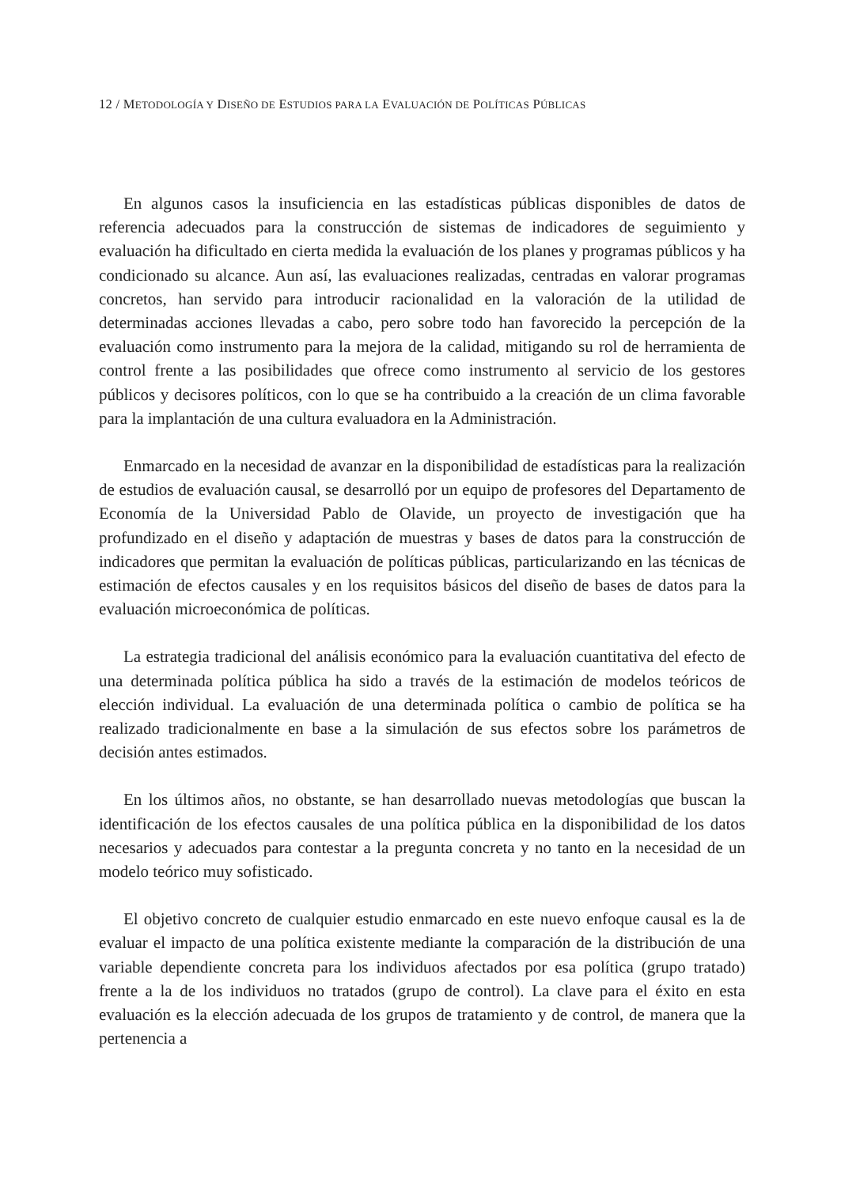12 / METODOLOGÍA Y DISEÑO DE ESTUDIOS PARA LA EVALUACIÓN DE POLÍTICAS PÚBLICAS
En algunos casos la insuficiencia en las estadísticas públicas disponibles de datos de referencia adecuados para la construcción de sistemas de indicadores de seguimiento y evaluación ha dificultado en cierta medida la evaluación de los planes y programas públicos y ha condicionado su alcance. Aun así, las evaluaciones realizadas, centradas en valorar programas concretos, han servido para introducir racionalidad en la valoración de la utilidad de determinadas acciones llevadas a cabo, pero sobre todo han favorecido la percepción de la evaluación como instrumento para la mejora de la calidad, mitigando su rol de herramienta de control frente a las posibilidades que ofrece como instrumento al servicio de los gestores públicos y decisores políticos, con lo que se ha contribuido a la creación de un clima favorable para la implantación de una cultura evaluadora en la Administración.
Enmarcado en la necesidad de avanzar en la disponibilidad de estadísticas para la realización de estudios de evaluación causal, se desarrolló por un equipo de profesores del Departamento de Economía de la Universidad Pablo de Olavide, un proyecto de investigación que ha profundizado en el diseño y adaptación de muestras y bases de datos para la construcción de indicadores que permitan la evaluación de políticas públicas, particularizando en las técnicas de estimación de efectos causales y en los requisitos básicos del diseño de bases de datos para la evaluación microeconómica de políticas.
La estrategia tradicional del análisis económico para la evaluación cuantitativa del efecto de una determinada política pública ha sido a través de la estimación de modelos teóricos de elección individual. La evaluación de una determinada política o cambio de política se ha realizado tradicionalmente en base a la simulación de sus efectos sobre los parámetros de decisión antes estimados.
En los últimos años, no obstante, se han desarrollado nuevas metodologías que buscan la identificación de los efectos causales de una política pública en la disponibilidad de los datos necesarios y adecuados para contestar a la pregunta concreta y no tanto en la necesidad de un modelo teórico muy sofisticado.
El objetivo concreto de cualquier estudio enmarcado en este nuevo enfoque causal es la de evaluar el impacto de una política existente mediante la comparación de la distribución de una variable dependiente concreta para los individuos afectados por esa política (grupo tratado) frente a la de los individuos no tratados (grupo de control). La clave para el éxito en esta evaluación es la elección adecuada de los grupos de tratamiento y de control, de manera que la pertenencia a